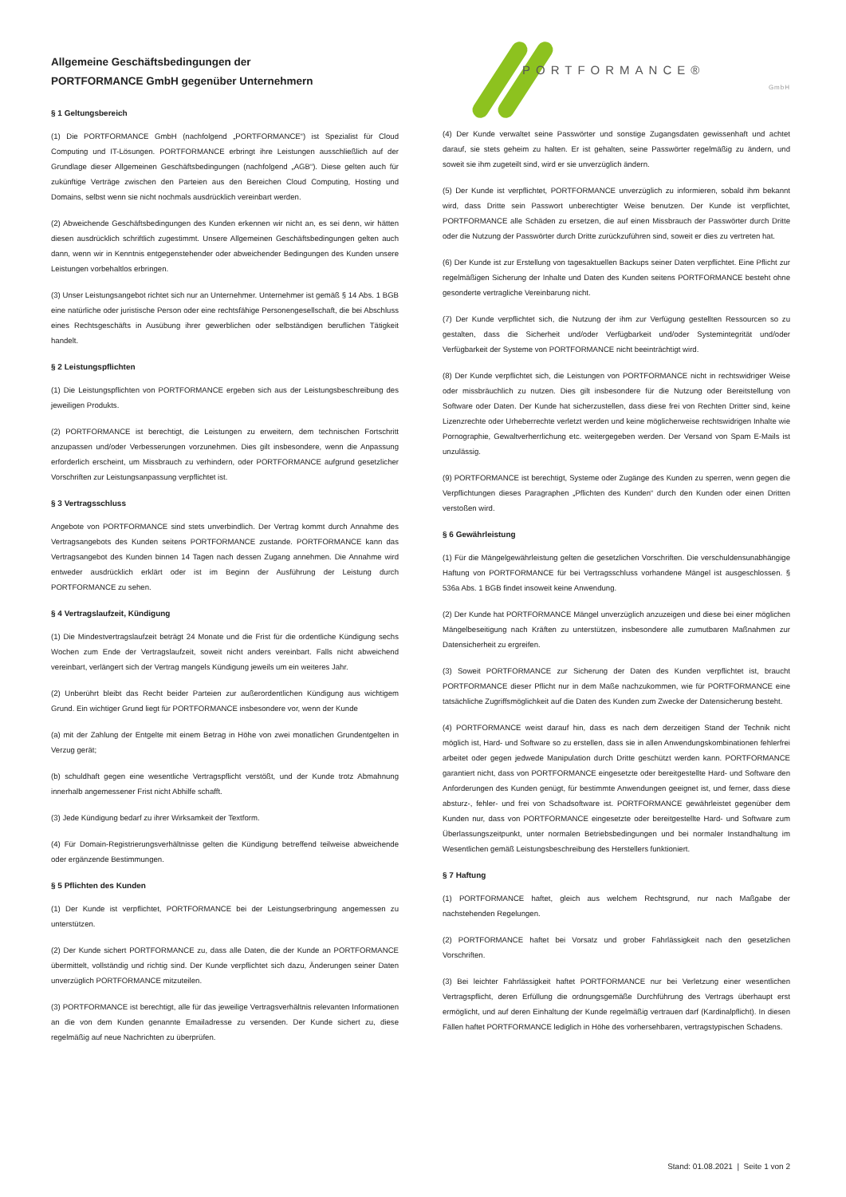Allgemeine Geschäftsbedingungen der
PORTFORMANCE GmbH gegenüber Unternehmern
§ 1 Geltungsbereich
(1) Die PORTFORMANCE GmbH (nachfolgend „PORTFORMANCE“) ist Spezialist für Cloud Computing und IT-Lösungen. PORTFORMANCE erbringt ihre Leistungen ausschließlich auf der Grundlage dieser Allgemeinen Geschäftsbedingungen (nachfolgend „AGB“). Diese gelten auch für zukünftige Verträge zwischen den Parteien aus den Bereichen Cloud Computing, Hosting und Domains, selbst wenn sie nicht nochmals ausdrücklich vereinbart werden.
(2) Abweichende Geschäftsbedingungen des Kunden erkennen wir nicht an, es sei denn, wir hätten diesen ausdrücklich schriftlich zugestimmt. Unsere Allgemeinen Geschäftsbedingungen gelten auch dann, wenn wir in Kenntnis entgegenstehender oder abweichender Bedingungen des Kunden unsere Leistungen vorbehaltlos erbringen.
(3) Unser Leistungsangebot richtet sich nur an Unternehmer. Unternehmer ist gemäß § 14 Abs. 1 BGB eine natürliche oder juristische Person oder eine rechtsfähige Personengesellschaft, die bei Abschluss eines Rechtsgeschäfts in Ausübung ihrer gewerblichen oder selbständigen beruflichen Tätigkeit handelt.
§ 2 Leistungspflichten
(1) Die Leistungspflichten von PORTFORMANCE ergeben sich aus der Leistungsbeschreibung des jeweiligen Produkts.
(2) PORTFORMANCE ist berechtigt, die Leistungen zu erweitern, dem technischen Fortschritt anzupassen und/oder Verbesserungen vorzunehmen. Dies gilt insbesondere, wenn die Anpassung erforderlich erscheint, um Missbrauch zu verhindern, oder PORTFORMANCE aufgrund gesetzlicher Vorschriften zur Leistungsanpassung verpflichtet ist.
§ 3 Vertragsschluss
Angebote von PORTFORMANCE sind stets unverbindlich. Der Vertrag kommt durch Annahme des Vertragsangebots des Kunden seitens PORTFORMANCE zustande. PORTFORMANCE kann das Vertragsangebot des Kunden binnen 14 Tagen nach dessen Zugang annehmen. Die Annahme wird entweder ausdrücklich erklärt oder ist im Beginn der Ausführung der Leistung durch PORTFORMANCE zu sehen.
§ 4 Vertragslaufzeit, Kündigung
(1) Die Mindestvertragslaufzeit beträgt 24 Monate und die Frist für die ordentliche Kündigung sechs Wochen zum Ende der Vertragslaufzeit, soweit nicht anders vereinbart. Falls nicht abweichend vereinbart, verlängert sich der Vertrag mangels Kündigung jeweils um ein weiteres Jahr.
(2) Unberührt bleibt das Recht beider Parteien zur außerordentlichen Kündigung aus wichtigem Grund. Ein wichtiger Grund liegt für PORTFORMANCE insbesondere vor, wenn der Kunde
(a) mit der Zahlung der Entgelte mit einem Betrag in Höhe von zwei monatlichen Grundentgelten in Verzug gerät;
(b) schuldhaft gegen eine wesentliche Vertragspflicht verstößt, und der Kunde trotz Abmahnung innerhalb angemessener Frist nicht Abhilfe schafft.
(3) Jede Kündigung bedarf zu ihrer Wirksamkeit der Textform.
(4) Für Domain-Registrierungsverhältnisse gelten die Kündigung betreffend teilweise abweichende oder ergänzende Bestimmungen.
§ 5 Pflichten des Kunden
(1) Der Kunde ist verpflichtet, PORTFORMANCE bei der Leistungserbringung angemessen zu unterstützen.
(2) Der Kunde sichert PORTFORMANCE zu, dass alle Daten, die der Kunde an PORTFORMANCE übermittelt, vollständig und richtig sind. Der Kunde verpflichtet sich dazu, Änderungen seiner Daten unverzüglich PORTFORMANCE mitzuteilen.
(3) PORTFORMANCE ist berechtigt, alle für das jeweilige Vertragsverhältnis relevanten Informationen an die von dem Kunden genannte Emailadresse zu versenden. Der Kunde sichert zu, diese regelmäßig auf neue Nachrichten zu überprüfen.
PORTFORMANCE®
GmbH
(4) Der Kunde verwaltet seine Passwörter und sonstige Zugangsdaten gewissenhaft und achtet darauf, sie stets geheim zu halten. Er ist gehalten, seine Passwörter regelmäßig zu ändern, und soweit sie ihm zugeteilt sind, wird er sie unverzüglich ändern.
(5) Der Kunde ist verpflichtet, PORTFORMANCE unverzüglich zu informieren, sobald ihm bekannt wird, dass Dritte sein Passwort unberechtigter Weise benutzen. Der Kunde ist verpflichtet, PORTFORMANCE alle Schäden zu ersetzen, die auf einen Missbrauch der Passwörter durch Dritte oder die Nutzung der Passwörter durch Dritte zurückzuführen sind, soweit er dies zu vertreten hat.
(6) Der Kunde ist zur Erstellung von tagesaktuellen Backups seiner Daten verpflichtet. Eine Pflicht zur regelmäßigen Sicherung der Inhalte und Daten des Kunden seitens PORTFORMANCE besteht ohne gesonderte vertragliche Vereinbarung nicht.
(7) Der Kunde verpflichtet sich, die Nutzung der ihm zur Verfügung gestellten Ressourcen so zu gestalten, dass die Sicherheit und/oder Verfügbarkeit und/oder Systemintegrität und/oder Verfügbarkeit der Systeme von PORTFORMANCE nicht beeinträchtigt wird.
(8) Der Kunde verpflichtet sich, die Leistungen von PORTFORMANCE nicht in rechtswidriger Weise oder missbräuchlich zu nutzen. Dies gilt insbesondere für die Nutzung oder Bereitstellung von Software oder Daten. Der Kunde hat sicherzustellen, dass diese frei von Rechten Dritter sind, keine Lizenzrechte oder Urheberrechte verletzt werden und keine möglicherweise rechtswidrigen Inhalte wie Pornographie, Gewaltverherrlichung etc. weitergegeben werden. Der Versand von Spam E-Mails ist unzulässig.
(9) PORTFORMANCE ist berechtigt, Systeme oder Zugänge des Kunden zu sperren, wenn gegen die Verpflichtungen dieses Paragraphen „Pflichten des Kunden“ durch den Kunden oder einen Dritten verstoßen wird.
§ 6 Gewährleistung
(1) Für die Mängelgewährleistung gelten die gesetzlichen Vorschriften. Die verschuldensunabhängige Haftung von PORTFORMANCE für bei Vertragsschluss vorhandene Mängel ist ausgeschlossen. § 536a Abs. 1 BGB findet insoweit keine Anwendung.
(2) Der Kunde hat PORTFORMANCE Mängel unverzüglich anzuzeigen und diese bei einer möglichen Mängelbeseitigung nach Kräften zu unterstützen, insbesondere alle zumutbaren Maßnahmen zur Datensicherheit zu ergreifen.
(3) Soweit PORTFORMANCE zur Sicherung der Daten des Kunden verpflichtet ist, braucht PORTFORMANCE dieser Pflicht nur in dem Maße nachzukommen, wie für PORTFORMANCE eine tatsächliche Zugriffsmöglichkeit auf die Daten des Kunden zum Zwecke der Datensicherung besteht.
(4) PORTFORMANCE weist darauf hin, dass es nach dem derzeitigen Stand der Technik nicht möglich ist, Hard- und Software so zu erstellen, dass sie in allen Anwendungskombinationen fehlerfrei arbeitet oder gegen jedwede Manipulation durch Dritte geschützt werden kann. PORTFORMANCE garantiert nicht, dass von PORTFORMANCE eingesetzte oder bereitgestellte Hard- und Software den Anforderungen des Kunden genügt, für bestimmte Anwendungen geeignet ist, und ferner, dass diese absturz-, fehler- und frei von Schadsoftware ist. PORTFORMANCE gewährleistet gegenüber dem Kunden nur, dass von PORTFORMANCE eingesetzte oder bereitgestellte Hard- und Software zum Überlassungszeitpunkt, unter normalen Betriebsbedingungen und bei normaler Instandhaltung im Wesentlichen gemäß Leistungsbeschreibung des Herstellers funktioniert.
§ 7 Haftung
(1) PORTFORMANCE haftet, gleich aus welchem Rechtsgrund, nur nach Maßgabe der nachstehenden Regelungen.
(2) PORTFORMANCE haftet bei Vorsatz und grober Fahrlässigkeit nach den gesetzlichen Vorschriften.
(3) Bei leichter Fahrlässigkeit haftet PORTFORMANCE nur bei Verletzung einer wesentlichen Vertragspflicht, deren Erfüllung die ordnungsgemäße Durchführung des Vertrags überhaupt erst ermöglicht, und auf deren Einhaltung der Kunde regelmäßig vertrauen darf (Kardinalpflicht). In diesen Fällen haftet PORTFORMANCE lediglich in Höhe des vorhersehbaren, vertragstypischen Schadens.
Stand: 01.08.2021 | Seite 1 von 2